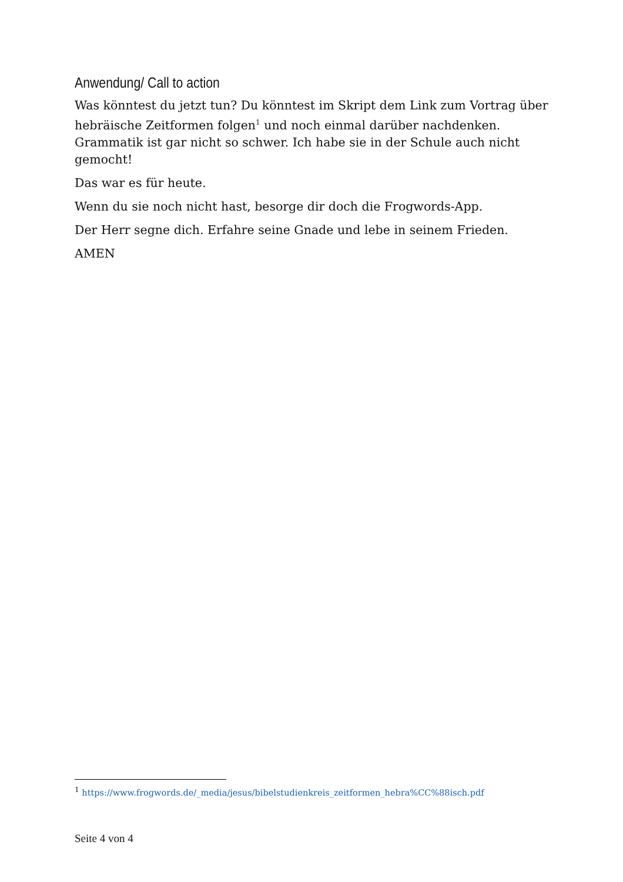Anwendung/ Call to action
Was könntest du jetzt tun? Du könntest im Skript dem Link zum Vortrag über hebräische Zeitformen folgen<sup>1</sup> und noch einmal darüber nachdenken. Grammatik ist gar nicht so schwer. Ich habe sie in der Schule auch nicht gemocht!
Das war es für heute.
Wenn du sie noch nicht hast, besorge dir doch die Frogwords-App.
Der Herr segne dich. Erfahre seine Gnade und lebe in seinem Frieden.
AMEN
<sup>1</sup> https://www.frogwords.de/_media/jesus/bibelstudienkreis_zeitformen_hebra%CC%88isch.pdf
Seite 4 von 4